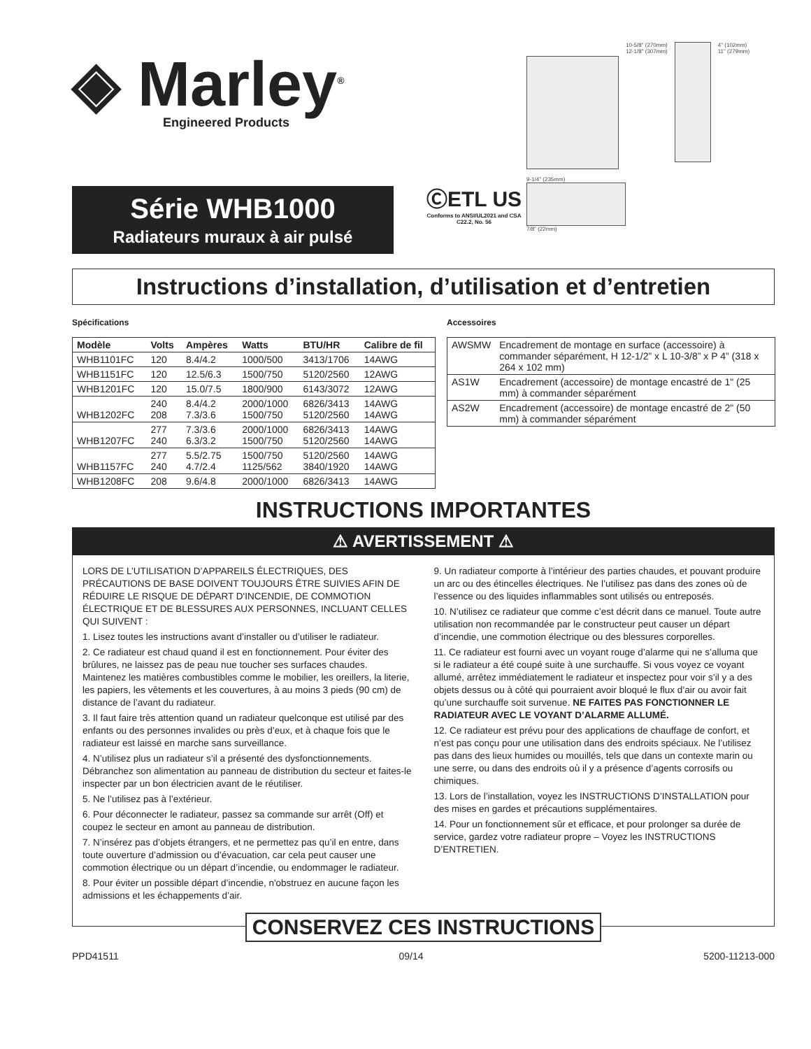◈ Marley<sup>®</sup>
Engineered Products
Série WHB1000
Radiateurs muraux à air pulsé
ⒸETL US
Conforms to ANSI/UL2021 and CSA C22.2, No. 56
10-5/8" (270mm)
12-1/8" (307mm)
4" (102mm)
11" (279mm)
9-1/4" (235mm)
7/8" (22mm)
Instructions d’installation, d’utilisation et d’entretien
Spécifications
| Modèle | Volts | Ampères | Watts | BTU/HR | Calibre de fil |
| --- | --- | --- | --- | --- | --- |
| WHB1101FC | 120 | 8.4/4.2 | 1000/500 | 3413/1706 | 14AWG |
| WHB1151FC | 120 | 12.5/6.3 | 1500/750 | 5120/2560 | 12AWG |
| WHB1201FC | 120 | 15.0/7.5 | 1800/900 | 6143/3072 | 12AWG |
| WHB1202FC | 240 208 | 8.4/4.2 7.3/3.6 | 2000/1000 1500/750 | 6826/3413 5120/2560 | 14AWG 14AWG |
| WHB1207FC | 277 240 | 7.3/3.6 6.3/3.2 | 2000/1000 1500/750 | 6826/3413 5120/2560 | 14AWG 14AWG |
| WHB1157FC | 277 240 | 5.5/2.75 4.7/2.4 | 1500/750 1125/562 | 5120/2560 3840/1920 | 14AWG 14AWG |
| WHB1208FC | 208 | 9.6/4.8 | 2000/1000 | 6826/3413 | 14AWG |
Accessoires
| AWSMW | Encadrement de montage en surface (accessoire) à commander séparément, H 12-1/2” x L 10-3/8” x P 4” (318 x 264 x 102 mm) |
| AS1W | Encadrement (accessoire) de montage encastré de 1" (25 mm) à commander séparément |
| AS2W | Encadrement (accessoire) de montage encastré de 2" (50 mm) à commander séparément |
INSTRUCTIONS IMPORTANTES
⚠ AVERTISSEMENT ⚠
LORS DE L’UTILISATION D’APPAREILS ÉLECTRIQUES, DES PRÉCAUTIONS DE BASE DOIVENT TOUJOURS ÊTRE SUIVIES AFIN DE RÉDUIRE LE RISQUE DE DÉPART D'INCENDIE, DE COMMOTION ÉLECTRIQUE ET DE BLESSURES AUX PERSONNES, INCLUANT CELLES QUI SUIVENT :
1. Lisez toutes les instructions avant d’installer ou d’utiliser le radiateur.
2. Ce radiateur est chaud quand il est en fonctionnement. Pour éviter des brûlures, ne laissez pas de peau nue toucher ses surfaces chaudes. Maintenez les matières combustibles comme le mobilier, les oreillers, la literie, les papiers, les vêtements et les couvertures, à au moins 3 pieds (90 cm) de distance de l’avant du radiateur.
3. Il faut faire très attention quand un radiateur quelconque est utilisé par des enfants ou des personnes invalides ou près d’eux, et à chaque fois que le radiateur est laissé en marche sans surveillance.
4. N’utilisez plus un radiateur s’il a présenté des dysfonctionnements. Débranchez son alimentation au panneau de distribution du secteur et faites-le inspecter par un bon électricien avant de le réutiliser.
5. Ne l’utilisez pas à l’extérieur.
6. Pour déconnecter le radiateur, passez sa commande sur arrêt (Off) et coupez le secteur en amont au panneau de distribution.
7. N’insérez pas d’objets étrangers, et ne permettez pas qu’il en entre, dans toute ouverture d’admission ou d’évacuation, car cela peut causer une commotion électrique ou un départ d’incendie, ou endommager le radiateur.
8. Pour éviter un possible départ d’incendie, n'obstruez en aucune façon les admissions et les échappements d’air.
9. Un radiateur comporte à l’intérieur des parties chaudes, et pouvant produire un arc ou des étincelles électriques. Ne l’utilisez pas dans des zones où de l’essence ou des liquides inflammables sont utilisés ou entreposés.
10. N’utilisez ce radiateur que comme c’est décrit dans ce manuel. Toute autre utilisation non recommandée par le constructeur peut causer un départ d’incendie, une commotion électrique ou des blessures corporelles.
11. Ce radiateur est fourni avec un voyant rouge d’alarme qui ne s’alluma que si le radiateur a été coupé suite à une surchauffe. Si vous voyez ce voyant allumé, arrêtez immédiatement le radiateur et inspectez pour voir s’il y a des objets dessus ou à côté qui pourraient avoir bloqué le flux d’air ou avoir fait qu’une surchauffe soit survenue. NE FAITES PAS FONCTIONNER LE RADIATEUR AVEC LE VOYANT D’ALARME ALLUMÉ.
12. Ce radiateur est prévu pour des applications de chauffage de confort, et n’est pas conçu pour une utilisation dans des endroits spéciaux. Ne l’utilisez pas dans des lieux humides ou mouillés, tels que dans un contexte marin ou une serre, ou dans des endroits où il y a présence d’agents corrosifs ou chimiques.
13. Lors de l’installation, voyez les INSTRUCTIONS D’INSTALLATION pour des mises en gardes et précautions supplémentaires.
14. Pour un fonctionnement sûr et efficace, et pour prolonger sa durée de service, gardez votre radiateur propre – Voyez les INSTRUCTIONS D’ENTRETIEN.
CONSERVEZ CES INSTRUCTIONS
PPD41511 09/14 5200-11213-000